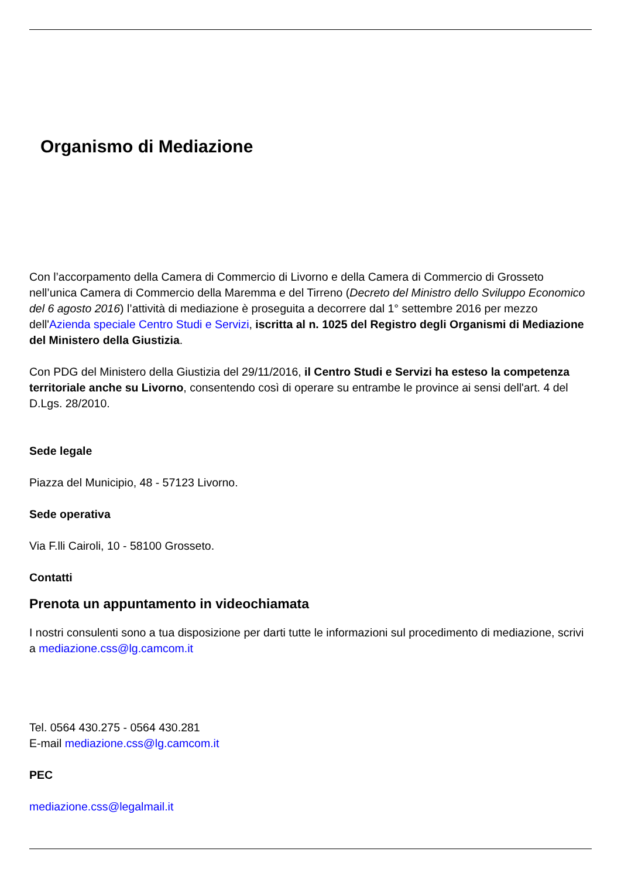Organismo di Mediazione
Con l’accorpamento della Camera di Commercio di Livorno e della Camera di Commercio di Grosseto nell’unica Camera di Commercio della Maremma e del Tirreno (Decreto del Ministro dello Sviluppo Economico del 6 agosto 2016) l’attività di mediazione è proseguita a decorrere dal 1° settembre 2016 per mezzo dell'Azienda speciale Centro Studi e Servizi, iscritta al n. 1025 del Registro degli Organismi di Mediazione del Ministero della Giustizia.
Con PDG del Ministero della Giustizia del 29/11/2016, il Centro Studi e Servizi ha esteso la competenza territoriale anche su Livorno, consentendo così di operare su entrambe le province ai sensi dell'art. 4 del D.Lgs. 28/2010.
Sede legale
Piazza del Municipio, 48 - 57123 Livorno.
Sede operativa
Via F.lli Cairoli, 10 - 58100 Grosseto.
Contatti
Prenota un appuntamento in videochiamata
I nostri consulenti sono a tua disposizione per darti tutte le informazioni sul procedimento di mediazione, scrivi a mediazione.css@lg.camcom.it
Tel. 0564 430.275 - 0564 430.281
E-mail mediazione.css@lg.camcom.it
PEC
mediazione.css@legalmail.it